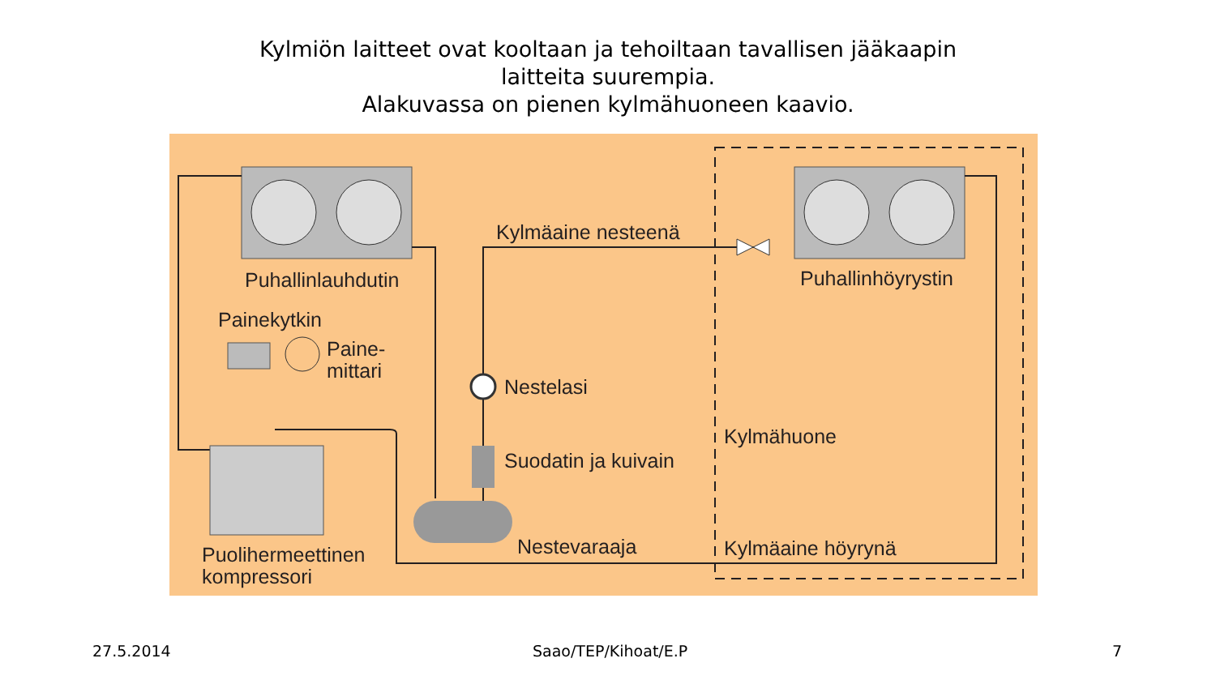Kylmiön laitteet ovat kooltaan ja tehoiltaan tavallisen jääkaapin
laitteita suurempia.
Alakuvassa on pienen kylmähuoneen kaavio.
Kylmäaine nesteenä
Puhallinlauhdutin Puhallinhöyrystin
Painekytkin
Paine-
mittari
Nestelasi
Kylmähuone
Suodatin ja kuivain
Nestevaraaja Kylmäaine höyrynä
Puolihermeettinen
kompressori
27.5.2014 Saao/TEP/Kihoat/E.P 7